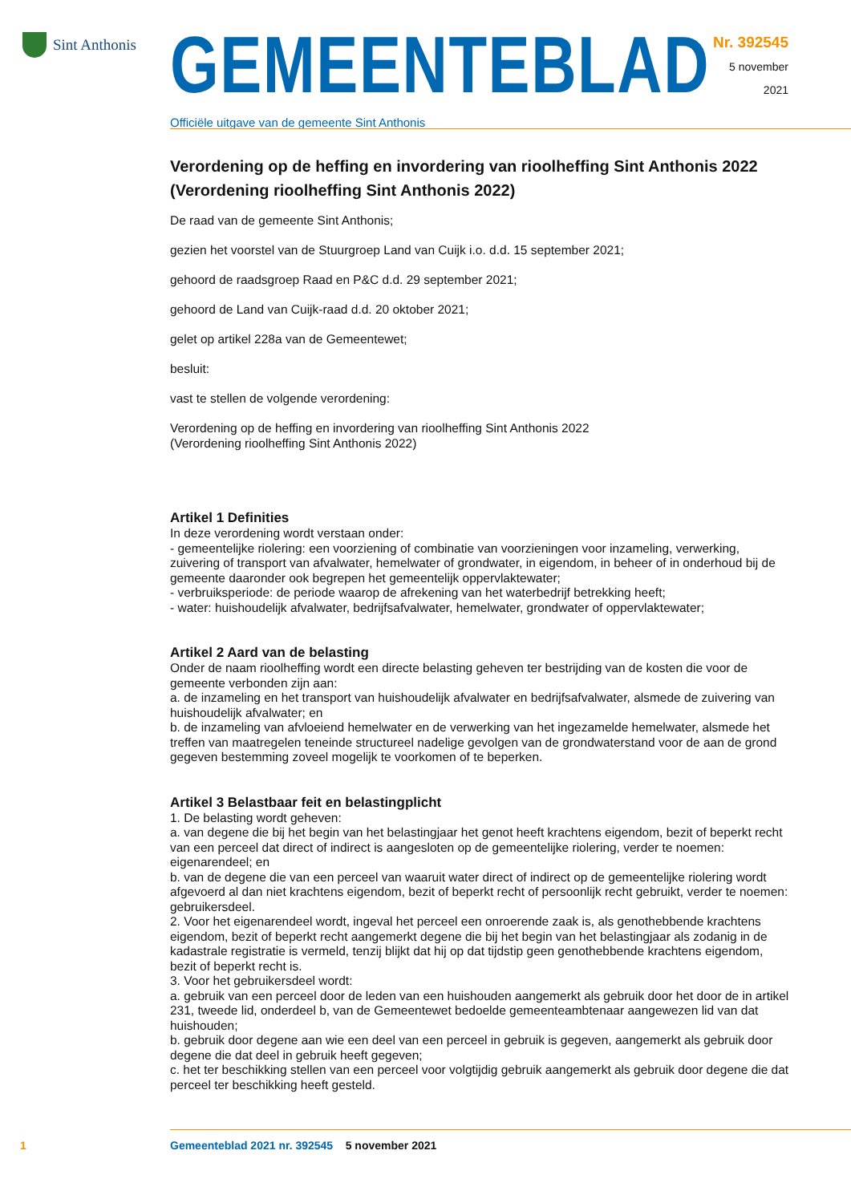Sint Anthonis
GEMEENTEBLAD
Officiële uitgave van de gemeente Sint Anthonis
Nr. 392545
5 november
2021
Verordening op de heffing en invordering van rioolheffing Sint Anthonis 2022 (Verordening rioolheffing Sint Anthonis 2022)
De raad van de gemeente Sint Anthonis;
gezien het voorstel van de Stuurgroep Land van Cuijk i.o. d.d. 15 september 2021;
gehoord de raadsgroep Raad en P&C d.d. 29 september 2021;
gehoord de Land van Cuijk-raad d.d. 20 oktober 2021;
gelet op artikel 228a van de Gemeentewet;
besluit:
vast te stellen de volgende verordening:
Verordening op de heffing en invordering van rioolheffing Sint Anthonis 2022
(Verordening rioolheffing Sint Anthonis 2022)
Artikel 1 Definities
In deze verordening wordt verstaan onder:
- gemeentelijke riolering: een voorziening of combinatie van voorzieningen voor inzameling, verwerking, zuivering of transport van afvalwater, hemelwater of grondwater, in eigendom, in beheer of in onderhoud bij de gemeente daaronder ook begrepen het gemeentelijk oppervlaktewater;
- verbruiksperiode: de periode waarop de afrekening van het waterbedrijf betrekking heeft;
- water: huishoudelijk afvalwater, bedrijfsafvalwater, hemelwater, grondwater of oppervlaktewater;
Artikel 2 Aard van de belasting
Onder de naam rioolheffing wordt een directe belasting geheven ter bestrijding van de kosten die voor de gemeente verbonden zijn aan:
a. de inzameling en het transport van huishoudelijk afvalwater en bedrijfsafvalwater, alsmede de zuivering van huishoudelijk afvalwater; en
b. de inzameling van afvloeiend hemelwater en de verwerking van het ingezamelde hemelwater, alsmede het treffen van maatregelen teneinde structureel nadelige gevolgen van de grondwaterstand voor de aan de grond gegeven bestemming zoveel mogelijk te voorkomen of te beperken.
Artikel 3 Belastbaar feit en belastingplicht
1. De belasting wordt geheven:
a. van degene die bij het begin van het belastingjaar het genot heeft krachtens eigendom, bezit of beperkt recht van een perceel dat direct of indirect is aangesloten op de gemeentelijke riolering, verder te noemen: eigenarendeel; en
b. van de degene die van een perceel van waaruit water direct of indirect op de gemeentelijke riolering wordt afgevoerd al dan niet krachtens eigendom, bezit of beperkt recht of persoonlijk recht gebruikt, verder te noemen: gebruikersdeel.
2. Voor het eigenarendeel wordt, ingeval het perceel een onroerende zaak is, als genothebbende krachtens eigendom, bezit of beperkt recht aangemerkt degene die bij het begin van het belastingjaar als zodanig in de kadastrale registratie is vermeld, tenzij blijkt dat hij op dat tijdstip geen genothebbende krachtens eigendom, bezit of beperkt recht is.
3. Voor het gebruikersdeel wordt:
a. gebruik van een perceel door de leden van een huishouden aangemerkt als gebruik door het door de in artikel 231, tweede lid, onderdeel b, van de Gemeentewet bedoelde gemeenteambtenaar aangewezen lid van dat huishouden;
b. gebruik door degene aan wie een deel van een perceel in gebruik is gegeven, aangemerkt als gebruik door degene die dat deel in gebruik heeft gegeven;
c. het ter beschikking stellen van een perceel voor volgtijdig gebruik aangemerkt als gebruik door degene die dat perceel ter beschikking heeft gesteld.
1 Gemeenteblad 2021 nr. 392545 5 november 2021